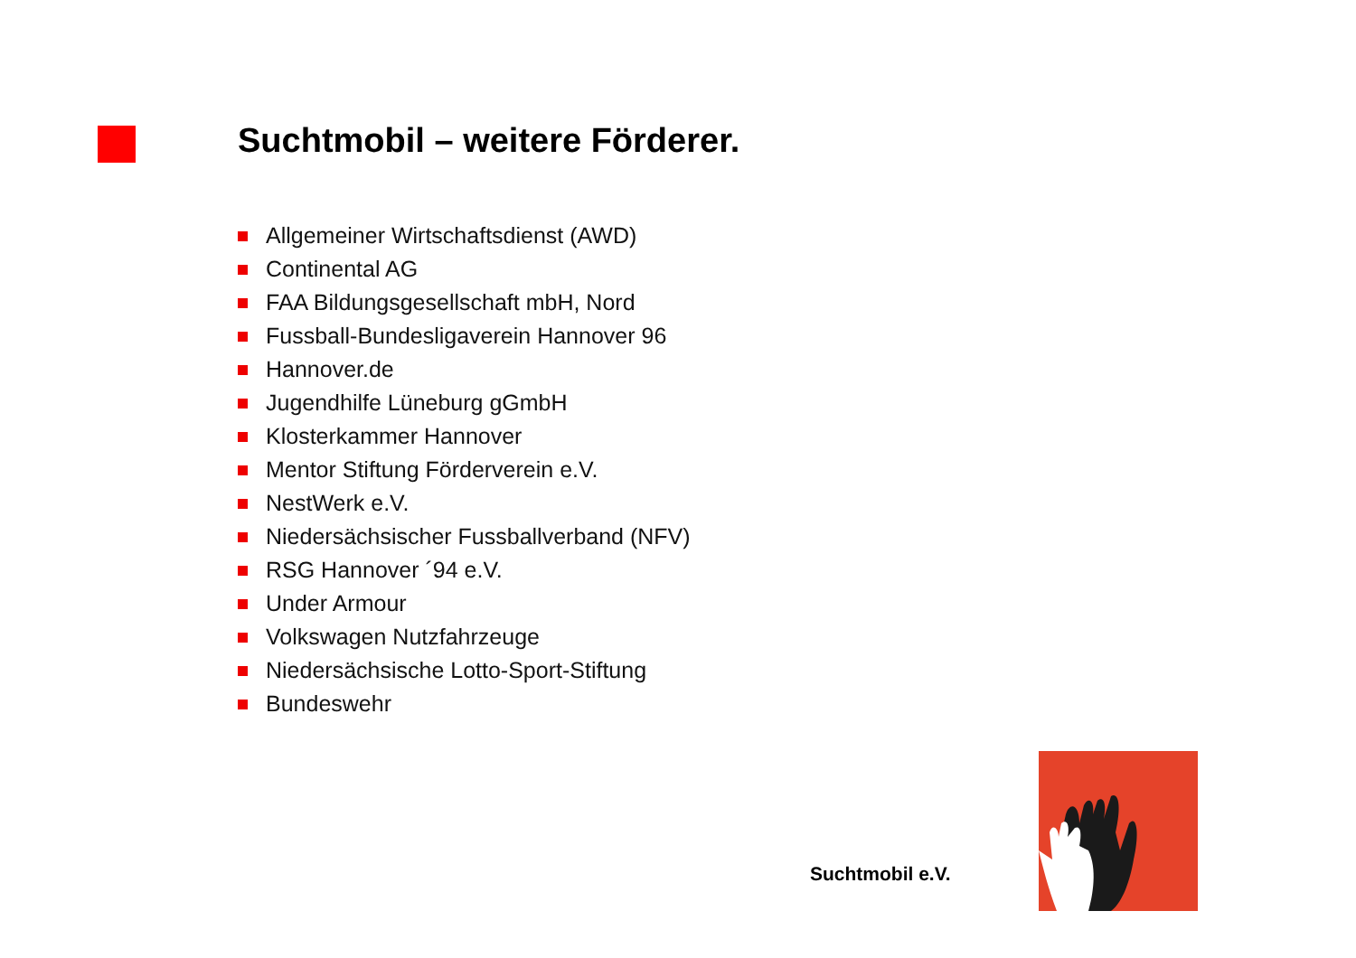Suchtmobil – weitere Förderer.
Allgemeiner Wirtschaftsdienst (AWD)
Continental AG
FAA Bildungsgesellschaft mbH, Nord
Fussball-Bundesligaverein Hannover 96
Hannover.de
Jugendhilfe Lüneburg gGmbH
Klosterkammer Hannover
Mentor Stiftung Förderverein e.V.
NestWerk e.V.
Niedersächsischer Fussballverband (NFV)
RSG Hannover ´94 e.V.
Under Armour
Volkswagen Nutzfahrzeuge
Niedersächsische Lotto-Sport-Stiftung
Bundeswehr
Suchtmobil e.V.